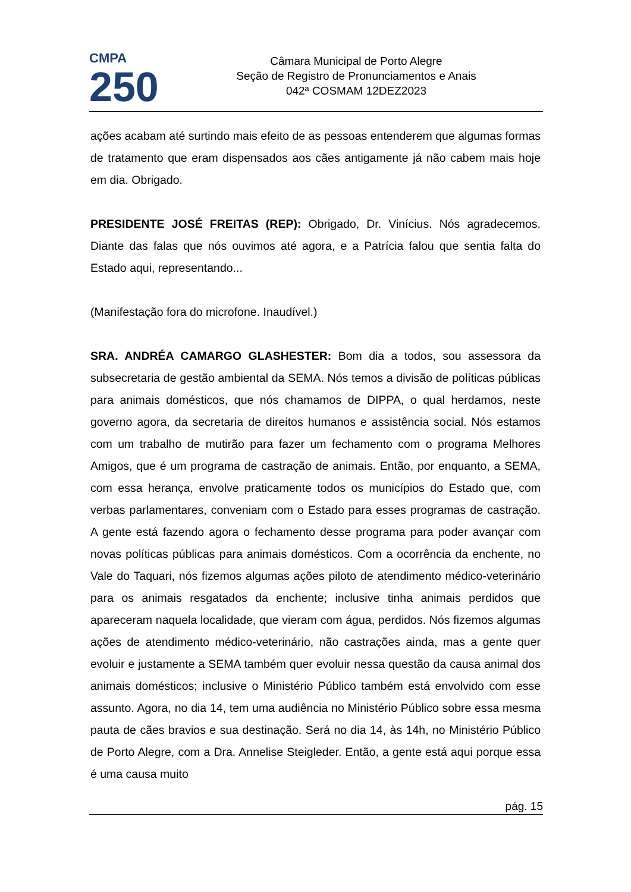CMPA
250
Câmara Municipal de Porto Alegre
Seção de Registro de Pronunciamentos e Anais
042ª COSMAM 12DEZ2023
ações acabam até surtindo mais efeito de as pessoas entenderem que algumas formas de tratamento que eram dispensados aos cães antigamente já não cabem mais hoje em dia. Obrigado.
PRESIDENTE JOSÉ FREITAS (REP): Obrigado, Dr. Vinícius. Nós agradecemos. Diante das falas que nós ouvimos até agora, e a Patrícia falou que sentia falta do Estado aqui, representando...
(Manifestação fora do microfone. Inaudível.)
SRA. ANDRÉA CAMARGO GLASHESTER: Bom dia a todos, sou assessora da subsecretaria de gestão ambiental da SEMA. Nós temos a divisão de políticas públicas para animais domésticos, que nós chamamos de DIPPA, o qual herdamos, neste governo agora, da secretaria de direitos humanos e assistência social. Nós estamos com um trabalho de mutirão para fazer um fechamento com o programa Melhores Amigos, que é um programa de castração de animais. Então, por enquanto, a SEMA, com essa herança, envolve praticamente todos os municípios do Estado que, com verbas parlamentares, conveniam com o Estado para esses programas de castração. A gente está fazendo agora o fechamento desse programa para poder avançar com novas políticas públicas para animais domésticos. Com a ocorrência da enchente, no Vale do Taquari, nós fizemos algumas ações piloto de atendimento médico-veterinário para os animais resgatados da enchente; inclusive tinha animais perdidos que apareceram naquela localidade, que vieram com água, perdidos. Nós fizemos algumas ações de atendimento médico-veterinário, não castrações ainda, mas a gente quer evoluir e justamente a SEMA também quer evoluir nessa questão da causa animal dos animais domésticos; inclusive o Ministério Público também está envolvido com esse assunto. Agora, no dia 14, tem uma audiência no Ministério Público sobre essa mesma pauta de cães bravios e sua destinação. Será no dia 14, às 14h, no Ministério Público de Porto Alegre, com a Dra. Annelise Steigleder. Então, a gente está aqui porque essa é uma causa muito
pág. 15